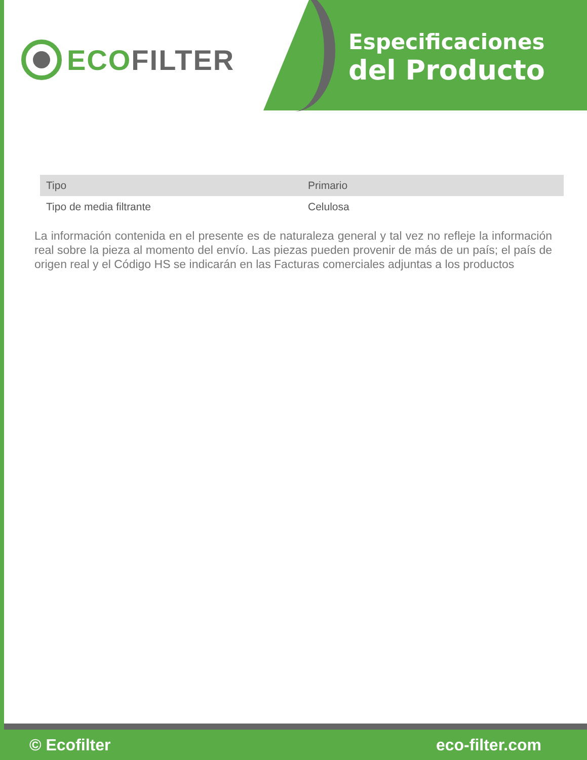ECO FILTER
Especificaciones
del Producto
| Tipo | Primario |
| Tipo de media filtrante | Celulosa |
La información contenida en el presente es de naturaleza general y tal vez no refleje la información real sobre la pieza al momento del envío. Las piezas pueden provenir de más de un país; el país de origen real y el Código HS se indicarán en las Facturas comerciales adjuntas a los productos
© Ecofilter eco-filter.com